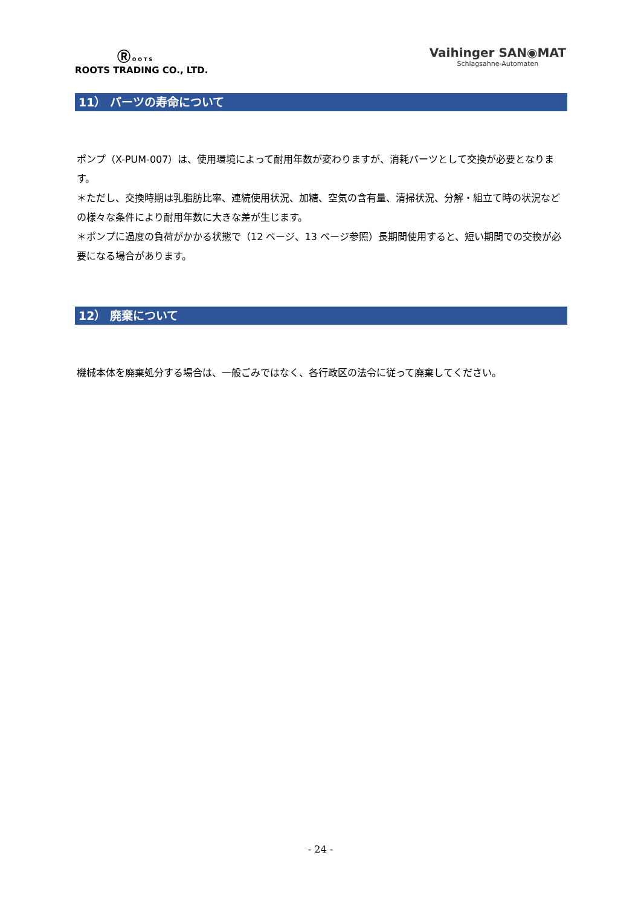Ⓡ O O T S
ROOTS TRADING CO., LTD.
Vaihinger SAN◉MAT
Schlagsahne-Automaten
11） パーツの寿命について
ポンプ（X-PUM-007）は、使用環境によって耐用年数が変わりますが、消耗パーツとして交換が必要となります。
＊ただし、交換時期は乳脂肪比率、連続使用状況、加糖、空気の含有量、清掃状況、分解・組立て時の状況などの様々な条件により耐用年数に大きな差が生じます。
＊ポンプに過度の負荷がかかる状態で（12 ページ、13 ページ参照）長期間使用すると、短い期間での交換が必要になる場合があります。
12） 廃棄について
機械本体を廃棄処分する場合は、一般ごみではなく、各行政区の法令に従って廃棄してください。
- 24 -